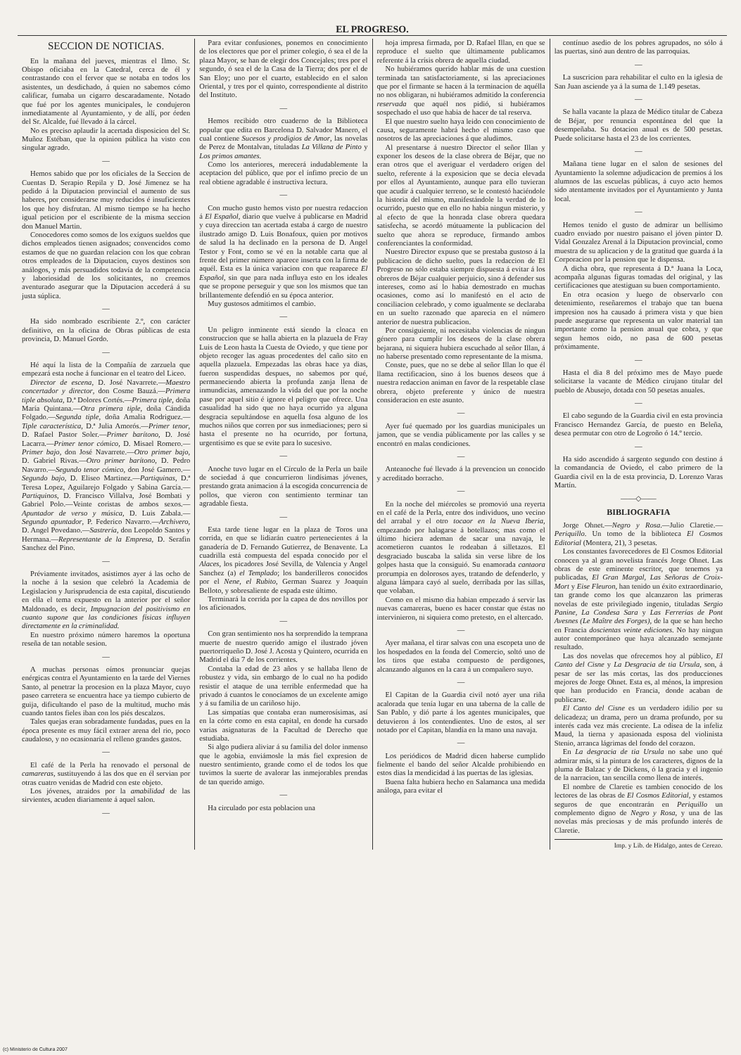EL PROGRESO.
SECCION DE NOTICIAS.
En la mañana del jueves, mientras el Ilmo. Sr. Obispo oficiaba en la Catedral, cerca de él y contrastando con el fervor que se notaba en todos los asistentes, un desdichado, á quien no sabemos cómo calificar, fumaba un cigarro descaradamente. Notado que fué por los agentes municipales, le condujeron inmediatamente al Ayuntamiento, y de allí, por órden del Sr. Alcalde, fué llevado á la cárcel.
No es preciso aplaudir la acertada disposicion del Sr. Muñoz Estéban, que la opinion pública ha visto con singular agrado.
—
Hemos sabido que por los oficiales de la Seccion de Cuentas D. Serapio Repila y D. José Jimenez se ha pedido á la Diputacion provincial el aumento de sus haberes, por considerarse muy reducidos é insuficientes los que hoy disfrutan. Al mismo tiempo se ha hecho igual peticion por el escribiente de la misma seccion don Manuel Martin.
Conocedores como somos de los exíguos sueldos que dichos empleados tienen asignados; convencidos como estamos de que no guardan relacion con los que cobran otros empleados de la Diputacion, cuyos destinos son análogos, y más persuadidos todavía de la competencia y laboriosidad de los solicitantes, no creemos aventurado asegurar que la Diputacion accederá á su justa súplica.
—
Ha sido nombrado escribiente 2.º, con carácter definitivo, en la oficina de Obras públicas de esta provincia, D. Manuel Gordo.
—
Hé aquí la lista de la Compañía de zarzuela que empezará esta noche á funcionar en el teatro del Liceo.
Director de escena, D. José Navarrete.—Maestro concertador y director, don Cosme Bauzá.—Primera tiple absoluta, D.ª Dolores Cortés.—Primera tiple, doña María Quintana.—Otra primera tiple, doña Cándida Folgado.—Segunda tiple, doña Amalia Rodriguez.—Tiple característica, D.ª Julia Amorós.—Primer tenor, D. Rafael Pastor Soler.—Primer barítono, D. José Lacarra.—Primer tenor cómico, D. Misael Romero.—Primer bajo, don José Navarrete.—Otro primer bajo, D. Gabriel Rivas.—Otro primer barítono, D. Pedro Navarro.—Segundo tenor cómico, don José Gamero.—Segundo bajo, D. Eliseo Martinez.—Partiquinas, D.ª Teresa Lopez, Aguilarejo Folgado y Sabina García.—Partiquinos, D. Francisco Villalva, José Bombati y Gabriel Polo.—Veinte coristas de ambos sexos.—Apuntador de verso y música, D. Luis Zabala.—Segundo apuntador, P. Federico Navarro.—Archivero, D. Angel Povedano.—Sastrería, don Leopoldo Santos y Hermana.—Representante de la Empresa, D. Serafin Sanchez del Pino.
—
Préviamente invitados, asistimos ayer á las ocho de la noche á la sesion que celebró la Academia de Legislacion y Jurisprudencia de esta capital, discutiendo en ella el tema expuesto en la anterior por el señor Maldonado, es decir, Impugnacion del positivismo en cuanto supone que las condiciones físicas influyen directamente en la criminalidad.
En nuestro próximo número haremos la oportuna reseña de tan notable sesion.
—
A muchas personas oímos pronunciar quejas enérgicas contra el Ayuntamiento en la tarde del Viernes Santo, al penetrar la procesion en la plaza Mayor, cuyo paseo carretera se encuentra hace ya tiempo cubierto de guija, dificultando el paso de la multitud, mucho más cuando tantos fieles iban con los piés descalzos.
Tales quejas eran sobradamente fundadas, pues en la época presente es muy fácil extraer arena del rio, poco caudaloso, y no ocasionaría el relleno grandes gastos.
—
El café de la Perla ha renovado el personal de camareras, sustituyendo á las dos que en él servian por otras cuatro venidas de Madrid con este objeto.
Los jóvenes, atraidos por la amabilidad de las sirvientes, acuden diariamente á aquel salon.
—
Para evitar confusiones, ponemos en conocimiento de los electores que por el primer colegio, ó sea el de la plaza Mayor, se han de elegir dos Concejales; tres por el segundo, ó sea el de la Casa de la Tierra; dos por el de San Eloy; uno por el cuarto, establecido en el salon Oriental, y tres por el quinto, correspondiente al distrito del Instituto.
—
Hemos recibido otro cuaderno de la Biblioteca popular que edita en Barcelona D. Salvador Manero, el cual contiene Sucesos y prodigios de Amor, las novelas de Perez de Montalvan, tituladas La Villana de Pinto y Los primos amantes.
Como los anteriores, merecerá indudablemente la aceptacion del público, que por el ínfimo precio de un real obtiene agradable é instructiva lectura.
—
Con mucho gusto hemos visto por nuestra redaccion á El Español, diario que vuelve á publicarse en Madrid y cuya direccion tan acertada estaba á cargo de nuestro ilustrado amigo D. Luis Bonafoux, quien por motivos de salud la ha declinado en la persona de D. Angel Testor y Font, como se vé en la notable carta que al frente del primer número aparece inserta con la firma de aquél. Esta es la única variacion con que reaparece El Español, sin que para nada influya esto en los ideales que se propone perseguir y que son los mismos que tan brillantemente defendió en su época anterior.
Muy gustosos admitimos el cambio.
—
Un peligro inminente está siendo la cloaca en construccion que se halla abierta en la plazuela de Fray Luis de Leon hasta la Cuesta de Oviedo, y que tiene por objeto recoger las aguas procedentes del caño sito en aquella plazuela. Empezadas las obras hace ya dias, fueron suspendidas despues, no sabemos por qué, permaneciendo abierta la profunda zanja llena de inmundicias, amenazando la vida del que por la noche pase por aquel sitio é ignore el peligro que ofrece. Una casualidad ha sido que no haya ocurrido ya alguna desgracia sepultándose en aquella fosa alguno de los muchos niños que corren por sus inmediaciones; pero si hasta el presente no ha ocurrido, por fortuna, urgentísimo es que se evite para lo sucesivo.
—
Anoche tuvo lugar en el Círculo de la Perla un baile de sociedad á que concurrieron lindísimas jóvenes, prestando grata animacion á la escogida concurrencia de pollos, que vieron con sentimiento terminar tan agradable fiesta.
—
Esta tarde tiene lugar en la plaza de Toros una corrida, en que se lidiarán cuatro pertenecientes á la ganadería de D. Fernando Gutierrez, de Benavente. La cuadrilla está compuesta del espada conocido por el Alaces, los picadores José Sevilla, de Valencia y Angel Sanchez (a) el Templado; los banderilleros conocidos por el Nene, el Rubito, German Suarez y Joaquin Belloto, y sobresaliente de espada este último.
Terminará la corrida por la capea de dos novillos por los aficionados.
—
Con gran sentimiento nos ha sorprendido la temprana muerte de nuestro querido amigo el ilustrado jóven puertorriqueño D. José J. Acosta y Quintero, ocurrida en Madrid el dia 7 de los corrientes.
Contaba la edad de 23 años y se hallaba lleno de robustez y vida, sin embargo de lo cual no ha podido resistir el ataque de una terrible enfermedad que ha privado á cuantos le conocíamos de un excelente amigo y á su familia de un cariñoso hijo.
Las simpatías que contaba eran numerosísimas, así en la córte como en esta capital, en donde ha cursado varias asignaturas de la Facultad de Derecho que estudiaba.
Si algo pudiera aliviar á su familia del dolor inmenso que le agobia, enviámosle la más fiel expresion de nuestro sentimiento, grande como el de todos los que tuvimos la suerte de avalorar las inmejorables prendas de tan querido amigo.
—
Ha circulado por esta poblacion una
hoja impresa firmada, por D. Rafael Illan, en que se reproduce el suelto que últimamente publicamos referente á la crísis obrera de aquella ciudad.
No hubiéramos querido hablar más de una cuestion terminada tan satisfactoriamente, si las apreciaciones que por el firmante se hacen á la terminacion de aquélla no nos obligaran, ni hubiéramos admitido la conferencia reservada que aquél nos pidió, si hubiéramos sospechado el uso que habia de hacer de tal reserva.
El que nuestro suelto haya leido con conocimiento de causa, seguramente habrá hecho el mismo caso que nosotros de las apreciaciones á que aludimos.
Al presentarse á nuestro Director el señor Illan y exponer los deseos de la clase obrera de Béjar, que no eran otros que el averiguar el verdadero orígen del suelto, referente á la exposicion que se decia elevada por ellos al Ayuntamiento, aunque para ello tuvieran que acudir á cualquier terreno, se le contestó haciéndole la historia del mismo, manifestándole la verdad de lo ocurrido, puesto que en ello no habia ningun misterio, y al efecto de que la honrada clase obrera quedara satisfecha, se acordó mútuamente la publicacion del suelto que ahora se reproduce, firmando ambos conferenciantes la conformidad.
Nuestro Director expuso que se prestaba gustoso á la publicacion de dicho suelto, pues la redaccion de El Progreso no sólo estaba siempre dispuesta á evitar á los obreros de Béjar cualquier perjuicio, sino á defender sus intereses, como así lo habia demostrado en muchas ocasiones, como así lo manifestó en el acto de conciliacion celebrado, y como igualmente se declaraba en un suelto razonado que aparecia en el número anterior de nuestra publicacion.
Por consiguiente, ni necesitaba violencias de ningun género para cumplir los deseos de la clase obrera bejarana, ni siquiera hubiera escuchado al señor Illan, á no haberse presentado como representante de la misma.
Conste, pues, que no se debe al señor Illan lo que él llama rectificacion, sino á los buenos deseos que á nuestra redaccion animan en favor de la respetable clase obrera, objeto preferente y único de nuestra consideracion en este asunto.
—
Ayer fué quemado por los guardias municipales un jamon, que se vendia públicamente por las calles y se encontró en malas condiciones.
—
Anteanoche fué llevado á la prevencion un conocido y acreditado borracho.
—
En la noche del miércoles se promovió una reyerta en el café de la Perla, entre dos individuos, uno vecino del arrabal y el otro tocaor en la Nueva Iberia, empezando por halagarse á botellazos; mas como el último hiciera ademan de sacar una navaja, le acometieron cuantos le rodeaban á silletazos. El desgraciado buscaba la salida sin verse libre de los golpes hasta que la consiguió. Su enamorada cantaora prorumpia en dolorosos ayes, tratando de defenderlo, y alguna lámpara cayó al suelo, derribada por las sillas, que volaban.
Como en el mismo dia habian empezado á servir las nuevas camareras, bueno es hacer constar que éstas no intervinieron, ni siquiera como pretesto, en el altercado.
—
Ayer mañana, el tirar salvas con una escopeta uno de los hospedados en la fonda del Comercio, soltó uno de los tiros que estaba compuesto de perdigones, alcanzando algunos en la cara á un compañero suyo.
—
El Capitan de la Guardia civil notó ayer una riña acalorada que tenía lugar en una taberna de la calle de San Pablo, y dió parte á los agentes municipales, que detuvieron á los contendientes. Uno de estos, al ser notado por el Capitan, blandía en la mano una navaja.
—
Los periódicos de Madrid dicen haberse cumplido fielmente el bando del señor Alcalde prohibiendo en estos dias la mendicidad á las puertas de las iglesias.
Buena falta hubiera hecho en Salamanca una medida análoga, para evitar el
contínuo asedio de los pobres agrupados, no sólo á las puertas, sinó aun dentro de las parroquias.
—
La suscricion para rehabilitar el culto en la iglesia de San Juan asciende ya á la suma de 1.149 pesetas.
—
Se halla vacante la plaza de Médico titular de Cabeza de Béjar, por renuncia espontánea del que la desempeñaba. Su dotacion anual es de 500 pesetas. Puede solicitarse hasta el 23 de los corrientes.
—
Mañana tiene lugar en el salon de sesiones del Ayuntamiento la solemne adjudicacion de premios á los alumnos de las escuelas públicas, á cuyo acto hemos sido atentamente invitados por el Ayuntamiento y Junta local.
—
Hemos tenido el gusto de admirar un bellísimo cuadro enviado por nuestro paisano el jóven pintor D. Vidal Gonzalez Arenal á la Diputacion provincial, como muestra de su aplicacion y de la gratitud que guarda á la Corporacion por la pension que le dispensa.
A dicha obra, que representa á D.ª Juana la Loca, acompaña algunas figuras tomadas del original, y las certificaciones que atestiguan su buen comportamiento.
En otra ocasion y luego de observarlo con detenimiento, reseñaremos el trabajo que tan buena impresion nos ha causado á primera vista y que bien puede asegurarse que representa un valor material tan importante como la pension anual que cobra, y que segun hemos oido, no pasa de 600 pesetas próximamente.
—
Hasta el dia 8 del próximo mes de Mayo puede solicitarse la vacante de Médico cirujano titular del pueblo de Abusejo, dotada con 50 pesetas anuales.
—
El cabo segundo de la Guardia civil en esta provincia Francisco Hernandez García, de puesto en Beleña, desea permutar con otro de Logroño ó 14.º tercio.
—
Ha sido ascendido á sargento segundo con destino á la comandancia de Oviedo, el cabo primero de la Guardia civil en la de esta provincia, D. Lorenzo Varas Martín.
——◇——
BIBLIOGRAFIA
Jorge Ohnet.—Negro y Rosa.—Julio Claretie.—Periquillo. Un tomo de la biblioteca El Cosmos Editorial (Montera, 21), 3 pesetas.
Los constantes favorecedores de El Cosmos Editorial conocen ya al gran novelista francés Jorge Ohnet. Las obras de este eminente escritor, que tenemos ya publicadas, El Gran Margal, Las Señoras de Croix-Mort y Eise Fleuron, han tenido un éxito extraordinario, tan grande como los que alcanzaron las primeras novelas de este privilegiado ingenio, tituladas Sergio Panine, La Condesa Sara y Las Ferrerías de Pont Avesnes (Le Maître des Forges), de la que se han hecho en Francia doscientas veinte ediciones. No hay ningun autor contemporáneo que haya alcanzado semejante resultado.
Las dos novelas que ofrecemos hoy al público, El Canto del Cisne y La Desgracia de tia Ursula, son, á pesar de ser las más cortas, las dos producciones mejores de Jorge Ohnet. Esta es, al ménos, la impresion que han producido en Francia, donde acaban de publicarse.
El Canto del Cisne es un verdadero idilio por su delicadeza; un drama, pero un drama profundo, por su interés cada vez más creciente. La odisea de la infeliz Maud, la tierna y apasionada esposa del violinista Stenio, arranca lágrimas del fondo del corazon.
En La desgracia de tia Ursula no sabe uno qué admirar más, si la pintura de los caracteres, dignos de la pluma de Balzac y de Dickens, ó la gracia y el ingenio de la narracion, tan sencilla como llena de interés.
El nombre de Claretie es tambien conocido de los lectores de las obras de El Cosmos Editorial, y estamos seguros de que encontrarán en Periquillo un complemento digno de Negro y Rosa, y una de las novelas más preciosas y de más profundo interés de Claretie.
Imp. y Lib. de Hidalgo, antes de Cerezo.
(c) Ministerio de Cultura 2007